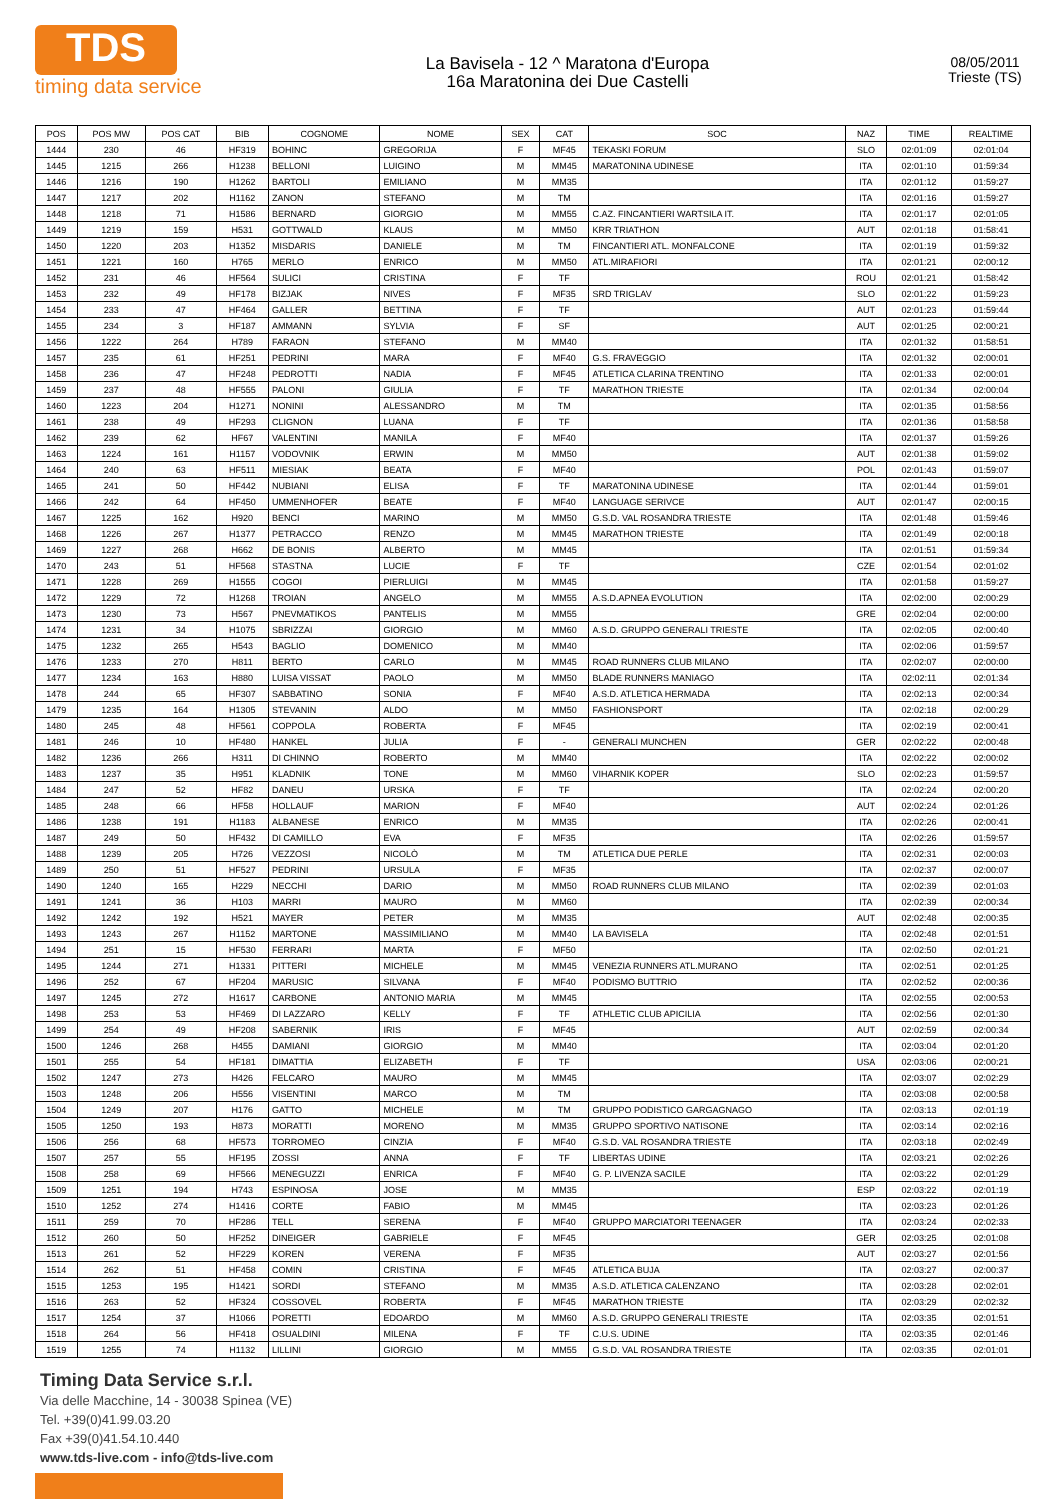TDS
timing data service
La Bavisela - 12 ^ Maratona d'Europa
16a Maratonina dei Due Castelli
08/05/2011
Trieste (TS)
| POS | POS MW | POS CAT | BIB | COGNOME | NOME | SEX | CAT | SOC | NAZ | TIME | REALTIME |
| --- | --- | --- | --- | --- | --- | --- | --- | --- | --- | --- | --- |
| 1444 | 230 | 46 | HF319 | BOHINC | GREGORIJA | F | MF45 | TEKASKI FORUM | SLO | 02:01:09 | 02:01:04 |
| 1445 | 1215 | 266 | H1238 | BELLONI | LUIGINO | M | MM45 | MARATONINA UDINESE | ITA | 02:01:10 | 01:59:34 |
| 1446 | 1216 | 190 | H1262 | BARTOLI | EMILIANO | M | MM35 | | ITA | 02:01:12 | 01:59:27 |
| 1447 | 1217 | 202 | H1162 | ZANON | STEFANO | M | TM | | ITA | 02:01:16 | 01:59:27 |
| 1448 | 1218 | 71 | H1586 | BERNARD | GIORGIO | M | MM55 | C.AZ. FINCANTIERI WARTSILA IT. | ITA | 02:01:17 | 02:01:05 |
| 1449 | 1219 | 159 | H531 | GOTTWALD | KLAUS | M | MM50 | KRR TRIATHON | AUT | 02:01:18 | 01:58:41 |
| 1450 | 1220 | 203 | H1352 | MISDARIS | DANIELE | M | TM | FINCANTIERI ATL. MONFALCONE | ITA | 02:01:19 | 01:59:32 |
| 1451 | 1221 | 160 | H765 | MERLO | ENRICO | M | MM50 | ATL.MIRAFIORI | ITA | 02:01:21 | 02:00:12 |
| 1452 | 231 | 46 | HF564 | SULICI | CRISTINA | F | TF | | ROU | 02:01:21 | 01:58:42 |
| 1453 | 232 | 49 | HF178 | BIZJAK | NIVES | F | MF35 | SRD TRIGLAV | SLO | 02:01:22 | 01:59:23 |
| 1454 | 233 | 47 | HF464 | GALLER | BETTINA | F | TF | | AUT | 02:01:23 | 01:59:44 |
| 1455 | 234 | 3 | HF187 | AMMANN | SYLVIA | F | SF | | AUT | 02:01:25 | 02:00:21 |
| 1456 | 1222 | 264 | H789 | FARAON | STEFANO | M | MM40 | | ITA | 02:01:32 | 01:58:51 |
| 1457 | 235 | 61 | HF251 | PEDRINI | MARA | F | MF40 | G.S. FRAVEGGIO | ITA | 02:01:32 | 02:00:01 |
| 1458 | 236 | 47 | HF248 | PEDROTTI | NADIA | F | MF45 | ATLETICA CLARINA TRENTINO | ITA | 02:01:33 | 02:00:01 |
| 1459 | 237 | 48 | HF555 | PALONI | GIULIA | F | TF | MARATHON TRIESTE | ITA | 02:01:34 | 02:00:04 |
| 1460 | 1223 | 204 | H1271 | NONINI | ALESSANDRO | M | TM | | ITA | 02:01:35 | 01:58:56 |
| 1461 | 238 | 49 | HF293 | CLIGNON | LUANA | F | TF | | ITA | 02:01:36 | 01:58:58 |
| 1462 | 239 | 62 | HF67 | VALENTINI | MANILA | F | MF40 | | ITA | 02:01:37 | 01:59:26 |
| 1463 | 1224 | 161 | H1157 | VODOVNIK | ERWIN | M | MM50 | | AUT | 02:01:38 | 01:59:02 |
| 1464 | 240 | 63 | HF511 | MIESIAK | BEATA | F | MF40 | | POL | 02:01:43 | 01:59:07 |
| 1465 | 241 | 50 | HF442 | NUBIANI | ELISA | F | TF | MARATONINA UDINESE | ITA | 02:01:44 | 01:59:01 |
| 1466 | 242 | 64 | HF450 | UMMENHOFER | BEATE | F | MF40 | LANGUAGE SERIVCE | AUT | 02:01:47 | 02:00:15 |
| 1467 | 1225 | 162 | H920 | BENCI | MARINO | M | MM50 | G.S.D. VAL ROSANDRA TRIESTE | ITA | 02:01:48 | 01:59:46 |
| 1468 | 1226 | 267 | H1377 | PETRACCO | RENZO | M | MM45 | MARATHON TRIESTE | ITA | 02:01:49 | 02:00:18 |
| 1469 | 1227 | 268 | H662 | DE BONIS | ALBERTO | M | MM45 | | ITA | 02:01:51 | 01:59:34 |
| 1470 | 243 | 51 | HF568 | STASTNA | LUCIE | F | TF | | CZE | 02:01:54 | 02:01:02 |
| 1471 | 1228 | 269 | H1555 | COGOI | PIERLUIGI | M | MM45 | | ITA | 02:01:58 | 01:59:27 |
| 1472 | 1229 | 72 | H1268 | TROIAN | ANGELO | M | MM55 | A.S.D.APNEA EVOLUTION | ITA | 02:02:00 | 02:00:29 |
| 1473 | 1230 | 73 | H567 | PNEVMATIKOS | PANTELIS | M | MM55 | | GRE | 02:02:04 | 02:00:00 |
| 1474 | 1231 | 34 | H1075 | SBRIZZAI | GIORGIO | M | MM60 | A.S.D. GRUPPO GENERALI TRIESTE | ITA | 02:02:05 | 02:00:40 |
| 1475 | 1232 | 265 | H543 | BAGLIO | DOMENICO | M | MM40 | | ITA | 02:02:06 | 01:59:57 |
| 1476 | 1233 | 270 | H811 | BERTO | CARLO | M | MM45 | ROAD RUNNERS CLUB MILANO | ITA | 02:02:07 | 02:00:00 |
| 1477 | 1234 | 163 | H880 | LUISA VISSAT | PAOLO | M | MM50 | BLADE RUNNERS MANIAGO | ITA | 02:02:11 | 02:01:34 |
| 1478 | 244 | 65 | HF307 | SABBATINO | SONIA | F | MF40 | A.S.D. ATLETICA HERMADA | ITA | 02:02:13 | 02:00:34 |
| 1479 | 1235 | 164 | H1305 | STEVANIN | ALDO | M | MM50 | FASHIONSPORT | ITA | 02:02:18 | 02:00:29 |
| 1480 | 245 | 48 | HF561 | COPPOLA | ROBERTA | F | MF45 | | ITA | 02:02:19 | 02:00:41 |
| 1481 | 246 | 10 | HF480 | HANKEL | JULIA | F | - | GENERALI MUNCHEN | GER | 02:02:22 | 02:00:48 |
| 1482 | 1236 | 266 | H311 | DI CHINNO | ROBERTO | M | MM40 | | ITA | 02:02:22 | 02:00:02 |
| 1483 | 1237 | 35 | H951 | KLADNIK | TONE | M | MM60 | VIHARNIK KOPER | SLO | 02:02:23 | 01:59:57 |
| 1484 | 247 | 52 | HF82 | DANEU | URSKA | F | TF | | ITA | 02:02:24 | 02:00:20 |
| 1485 | 248 | 66 | HF58 | HOLLAUF | MARION | F | MF40 | | AUT | 02:02:24 | 02:01:26 |
| 1486 | 1238 | 191 | H1183 | ALBANESE | ENRICO | M | MM35 | | ITA | 02:02:26 | 02:00:41 |
| 1487 | 249 | 50 | HF432 | DI CAMILLO | EVA | F | MF35 | | ITA | 02:02:26 | 01:59:57 |
| 1488 | 1239 | 205 | H726 | VEZZOSI | NICOLÒ | M | TM | ATLETICA DUE PERLE | ITA | 02:02:31 | 02:00:03 |
| 1489 | 250 | 51 | HF527 | PEDRINI | URSULA | F | MF35 | | ITA | 02:02:37 | 02:00:07 |
| 1490 | 1240 | 165 | H229 | NECCHI | DARIO | M | MM50 | ROAD RUNNERS CLUB MILANO | ITA | 02:02:39 | 02:01:03 |
| 1491 | 1241 | 36 | H103 | MARRI | MAURO | M | MM60 | | ITA | 02:02:39 | 02:00:34 |
| 1492 | 1242 | 192 | H521 | MAYER | PETER | M | MM35 | | AUT | 02:02:48 | 02:00:35 |
| 1493 | 1243 | 267 | H1152 | MARTONE | MASSIMILIANO | M | MM40 | LA BAVISELA | ITA | 02:02:48 | 02:01:51 |
| 1494 | 251 | 15 | HF530 | FERRARI | MARTA | F | MF50 | | ITA | 02:02:50 | 02:01:21 |
| 1495 | 1244 | 271 | H1331 | PITTERI | MICHELE | M | MM45 | VENEZIA RUNNERS ATL.MURANO | ITA | 02:02:51 | 02:01:25 |
| 1496 | 252 | 67 | HF204 | MARUSIC | SILVANA | F | MF40 | PODISMO BUTTRIO | ITA | 02:02:52 | 02:00:36 |
| 1497 | 1245 | 272 | H1617 | CARBONE | ANTONIO MARIA | M | MM45 | | ITA | 02:02:55 | 02:00:53 |
| 1498 | 253 | 53 | HF469 | DI LAZZARO | KELLY | F | TF | ATHLETIC CLUB APICILIA | ITA | 02:02:56 | 02:01:30 |
| 1499 | 254 | 49 | HF208 | SABERNIK | IRIS | F | MF45 | | AUT | 02:02:59 | 02:00:34 |
| 1500 | 1246 | 268 | H455 | DAMIANI | GIORGIO | M | MM40 | | ITA | 02:03:04 | 02:01:20 |
| 1501 | 255 | 54 | HF181 | DIMATTIA | ELIZABETH | F | TF | | USA | 02:03:06 | 02:00:21 |
| 1502 | 1247 | 273 | H426 | FELCARO | MAURO | M | MM45 | | ITA | 02:03:07 | 02:02:29 |
| 1503 | 1248 | 206 | H556 | VISENTINI | MARCO | M | TM | | ITA | 02:03:08 | 02:00:58 |
| 1504 | 1249 | 207 | H176 | GATTO | MICHELE | M | TM | GRUPPO PODISTICO GARGAGNAGO | ITA | 02:03:13 | 02:01:19 |
| 1505 | 1250 | 193 | H873 | MORATTI | MORENO | M | MM35 | GRUPPO SPORTIVO NATISONE | ITA | 02:03:14 | 02:02:16 |
| 1506 | 256 | 68 | HF573 | TORROMEO | CINZIA | F | MF40 | G.S.D. VAL ROSANDRA TRIESTE | ITA | 02:03:18 | 02:02:49 |
| 1507 | 257 | 55 | HF195 | ZOSSI | ANNA | F | TF | LIBERTAS UDINE | ITA | 02:03:21 | 02:02:26 |
| 1508 | 258 | 69 | HF566 | MENEGUZZI | ENRICA | F | MF40 | G. P. LIVENZA SACILE | ITA | 02:03:22 | 02:01:29 |
| 1509 | 1251 | 194 | H743 | ESPINOSA | JOSE | M | MM35 | | ESP | 02:03:22 | 02:01:19 |
| 1510 | 1252 | 274 | H1416 | CORTE | FABIO | M | MM45 | | ITA | 02:03:23 | 02:01:26 |
| 1511 | 259 | 70 | HF286 | TELL | SERENA | F | MF40 | GRUPPO MARCIATORI TEENAGER | ITA | 02:03:24 | 02:02:33 |
| 1512 | 260 | 50 | HF252 | DINEIGER | GABRIELE | F | MF45 | | GER | 02:03:25 | 02:01:08 |
| 1513 | 261 | 52 | HF229 | KOREN | VERENA | F | MF35 | | AUT | 02:03:27 | 02:01:56 |
| 1514 | 262 | 51 | HF458 | COMIN | CRISTINA | F | MF45 | ATLETICA BUJA | ITA | 02:03:27 | 02:00:37 |
| 1515 | 1253 | 195 | H1421 | SORDI | STEFANO | M | MM35 | A.S.D. ATLETICA CALENZANO | ITA | 02:03:28 | 02:02:01 |
| 1516 | 263 | 52 | HF324 | COSSOVEL | ROBERTA | F | MF45 | MARATHON TRIESTE | ITA | 02:03:29 | 02:02:32 |
| 1517 | 1254 | 37 | H1066 | PORETTI | EDOARDO | M | MM60 | A.S.D. GRUPPO GENERALI TRIESTE | ITA | 02:03:35 | 02:01:51 |
| 1518 | 264 | 56 | HF418 | OSUALDINI | MILENA | F | TF | C.U.S. UDINE | ITA | 02:03:35 | 02:01:46 |
| 1519 | 1255 | 74 | H1132 | LILLINI | GIORGIO | M | MM55 | G.S.D. VAL ROSANDRA TRIESTE | ITA | 02:03:35 | 02:01:01 |
Timing Data Service s.r.l.
Via delle Macchine, 14 - 30038 Spinea (VE)
Tel. +39(0)41.99.03.20
Fax +39(0)41.54.10.440
www.tds-live.com - info@tds-live.com